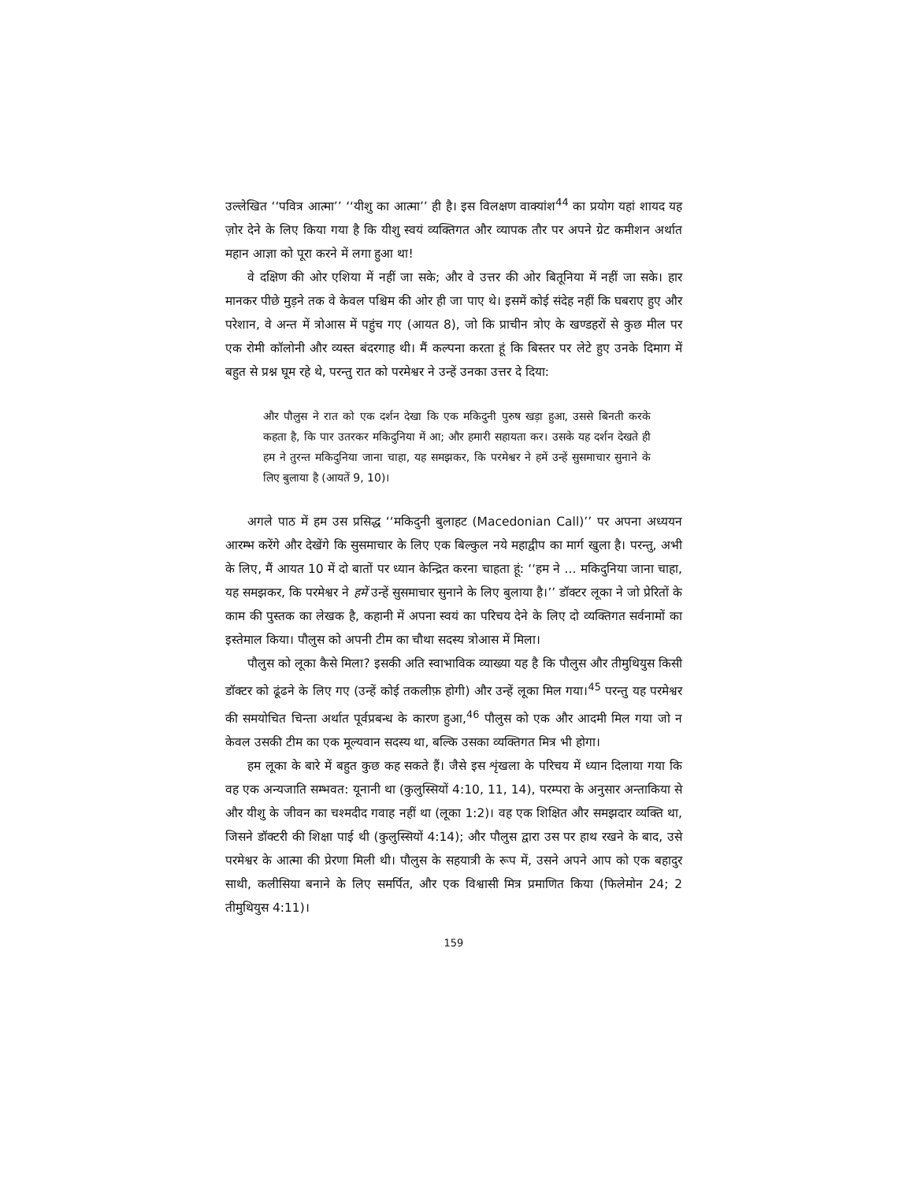उल्लेखित ‘‘पवित्र आत्मा’’ ‘‘यीशु का आत्मा’’ ही है। इस विलक्षण वाक्यांश<sup>44</sup> का प्रयोग यहां शायद यह ज़ोर देने के लिए किया गया है कि यीशु स्वयं व्यक्तिगत और व्यापक तौर पर अपने ग्रेट कमीशन अर्थात महान आज्ञा को पूरा करने में लगा हुआ था!
वे दक्षिण की ओर एशिया में नहीं जा सके; और वे उत्तर की ओर बितूनिया में नहीं जा सके। हार मानकर पीछे मुड़ने तक वे केवल पश्चिम की ओर ही जा पाए थे। इसमें कोई संदेह नहीं कि घबराए हुए और परेशान, वे अन्त में त्रोआस में पहुंच गए (आयत 8), जो कि प्राचीन त्रोए के खण्डहरों से कुछ मील पर एक रोमी कॉलोनी और व्यस्त बंदरगाह थी। मैं कल्पना करता हूं कि बिस्तर पर लेटे हुए उनके दिमाग में बहुत से प्रश्न घूम रहे थे, परन्तु रात को परमेश्वर ने उन्हें उनका उत्तर दे दिया:
और पौलुस ने रात को एक दर्शन देखा कि एक मकिदुनी पुरुष खड़ा हुआ, उससे बिनती करके कहता है, कि पार उतरकर मकिदुनिया में आ; और हमारी सहायता कर। उसके यह दर्शन देखते ही हम ने तुरन्त मकिदुनिया जाना चाहा, यह समझकर, कि परमेश्वर ने हमें उन्हें सुसमाचार सुनाने के लिए बुलाया है (आयतें 9, 10)।
अगले पाठ में हम उस प्रसिद्ध ‘‘मकिदुनी बुलाहट (Macedonian Call)’’ पर अपना अध्ययन आरम्भ करेंगे और देखेंगे कि सुसमाचार के लिए एक बिल्कुल नये महाद्वीप का मार्ग खुला है। परन्तु, अभी के लिए, मैं आयत 10 में दो बातों पर ध्यान केन्द्रित करना चाहता हूं: ‘‘हम ने ... मकिदुनिया जाना चाहा, यह समझकर, कि परमेश्वर ने हमें उन्हें सुसमाचार सुनाने के लिए बुलाया है।’’ डॉक्टर लूका ने जो प्रेरितों के काम की पुस्तक का लेखक है, कहानी में अपना स्वयं का परिचय देने के लिए दो व्यक्तिगत सर्वनामों का इस्तेमाल किया। पौलुस को अपनी टीम का चौथा सदस्य त्रोआस में मिला।
पौलुस को लूका कैसे मिला? इसकी अति स्वाभाविक व्याख्या यह है कि पौलुस और तीमुथियुस किसी डॉक्टर को ढूंढने के लिए गए (उन्हें कोई तकलीफ़ होगी) और उन्हें लूका मिल गया।<sup>45</sup> परन्तु यह परमेश्वर की समयोचित चिन्ता अर्थात पूर्वप्रबन्ध के कारण हुआ,<sup>46</sup> पौलुस को एक और आदमी मिल गया जो न केवल उसकी टीम का एक मूल्यवान सदस्य था, बल्कि उसका व्यक्तिगत मित्र भी होगा।
हम लूका के बारे में बहुत कुछ कह सकते हैं। जैसे इस शृंखला के परिचय में ध्यान दिलाया गया कि वह एक अन्यजाति सम्भवत: यूनानी था (कुलुस्सियों 4:10, 11, 14), परम्परा के अनुसार अन्ताकिया से और यीशु के जीवन का चश्मदीद गवाह नहीं था (लूका 1:2)। वह एक शिक्षित और समझदार व्यक्ति था, जिसने डॉक्टरी की शिक्षा पाई थी (कुलुस्सियों 4:14); और पौलुस द्वारा उस पर हाथ रखने के बाद, उसे परमेश्वर के आत्मा की प्रेरणा मिली थी। पौलुस के सहयात्री के रूप में, उसने अपने आप को एक बहादुर साथी, कलीसिया बनाने के लिए समर्पित, और एक विश्वासी मित्र प्रमाणित किया (फिलेमोन 24; 2 तीमुथियुस 4:11)।
159